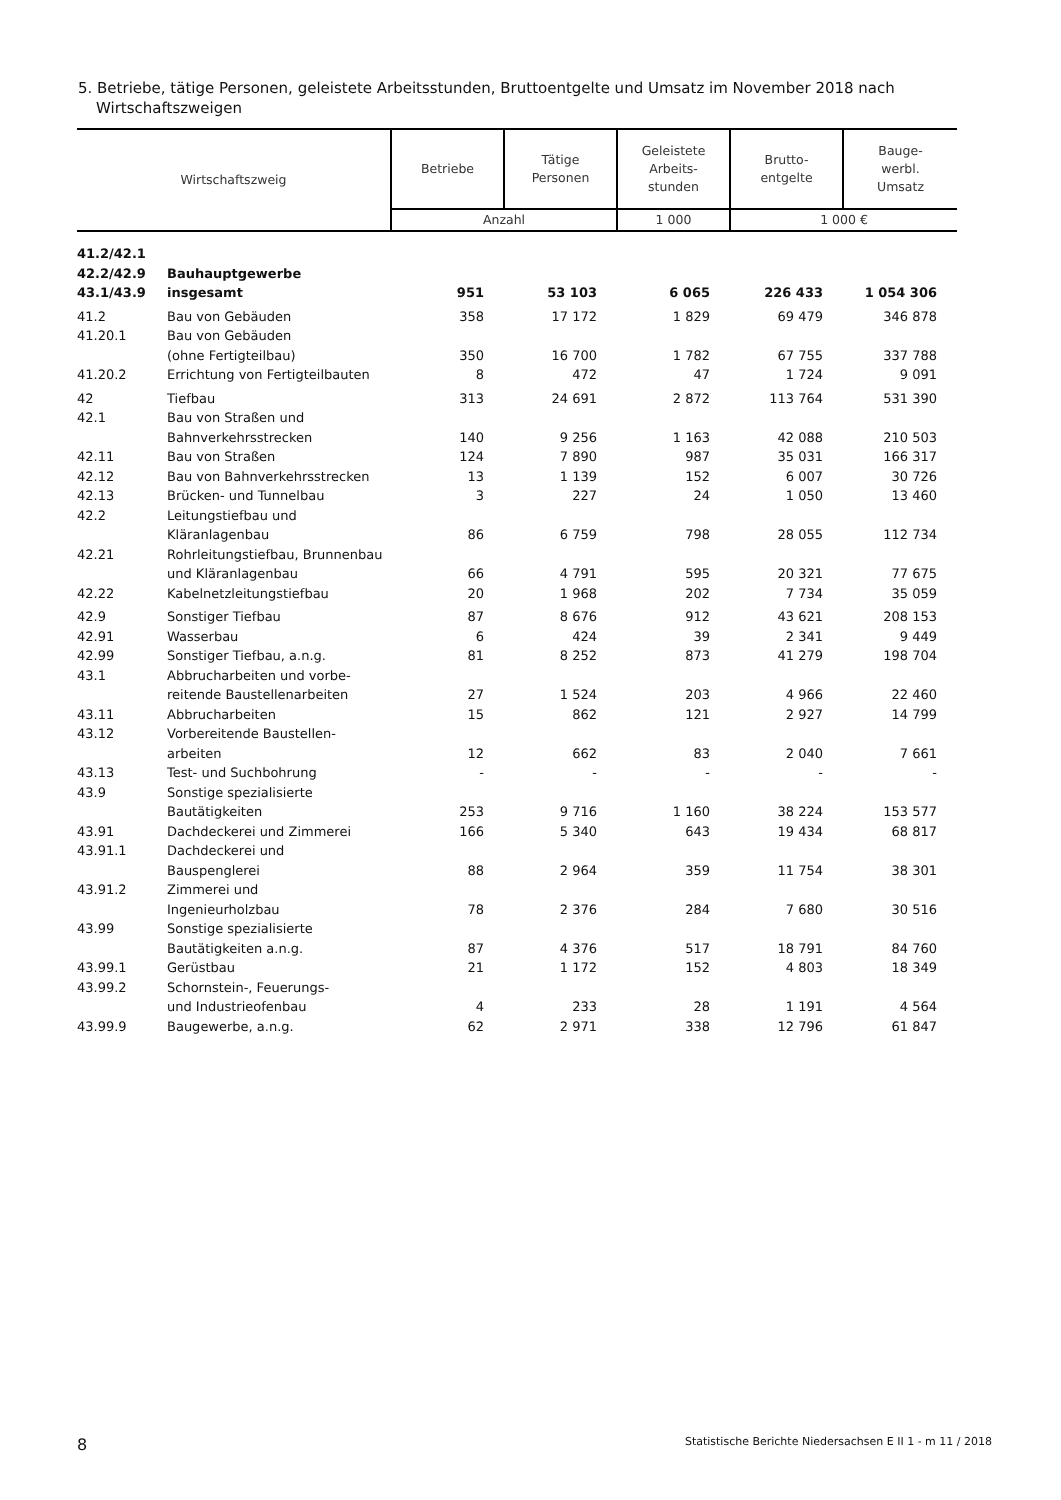5. Betriebe, tätige Personen, geleistete Arbeitsstunden, Bruttoentgelte und Umsatz im November 2018 nach Wirtschaftszweigen
| Wirtschaftszweig | | Betriebe | Tätige Personen | Geleistete Arbeits- stunden | Brutto- entgelte | Bauge- werbl. Umsatz |
| --- | --- | --- | --- | --- | --- | --- |
| | | Anzahl | | 1 000 | 1 000 € | |
| 41.2/42.1 42.2/42.9 43.1/43.9 | Bauhauptgewerbe insgesamt | 951 | 53 103 | 6 065 | 226 433 | 1 054 306 |
| 41.2 | Bau von Gebäuden | 358 | 17 172 | 1 829 | 69 479 | 346 878 |
| 41.20.1 | Bau von Gebäuden (ohne Fertigteilbau) | 350 | 16 700 | 1 782 | 67 755 | 337 788 |
| 41.20.2 | Errichtung von Fertigteilbauten | 8 | 472 | 47 | 1 724 | 9 091 |
| 42 | Tiefbau | 313 | 24 691 | 2 872 | 113 764 | 531 390 |
| 42.1 | Bau von Straßen und Bahnverkehrsstrecken | 140 | 9 256 | 1 163 | 42 088 | 210 503 |
| 42.11 | Bau von Straßen | 124 | 7 890 | 987 | 35 031 | 166 317 |
| 42.12 | Bau von Bahnverkehrsstrecken | 13 | 1 139 | 152 | 6 007 | 30 726 |
| 42.13 | Brücken- und Tunnelbau | 3 | 227 | 24 | 1 050 | 13 460 |
| 42.2 | Leitungstiefbau und Kläranlagenbau | 86 | 6 759 | 798 | 28 055 | 112 734 |
| 42.21 | Rohrleitungstiefbau, Brunnenbau und Kläranlagenbau | 66 | 4 791 | 595 | 20 321 | 77 675 |
| 42.22 | Kabelnetzleitungstiefbau | 20 | 1 968 | 202 | 7 734 | 35 059 |
| 42.9 | Sonstiger Tiefbau | 87 | 8 676 | 912 | 43 621 | 208 153 |
| 42.91 | Wasserbau | 6 | 424 | 39 | 2 341 | 9 449 |
| 42.99 | Sonstiger Tiefbau, a.n.g. | 81 | 8 252 | 873 | 41 279 | 198 704 |
| 43.1 | Abbrucharbeiten und vorbe- reitende Baustellenarbeiten | 27 | 1 524 | 203 | 4 966 | 22 460 |
| 43.11 | Abbrucharbeiten | 15 | 862 | 121 | 2 927 | 14 799 |
| 43.12 | Vorbereitende Baustellen- arbeiten | 12 | 662 | 83 | 2 040 | 7 661 |
| 43.13 | Test- und Suchbohrung | - | - | - | - | - |
| 43.9 | Sonstige spezialisierte Bautätigkeiten | 253 | 9 716 | 1 160 | 38 224 | 153 577 |
| 43.91 | Dachdeckerei und Zimmerei | 166 | 5 340 | 643 | 19 434 | 68 817 |
| 43.91.1 | Dachdeckerei und Bauspenglerei | 88 | 2 964 | 359 | 11 754 | 38 301 |
| 43.91.2 | Zimmerei und Ingenieurholzbau | 78 | 2 376 | 284 | 7 680 | 30 516 |
| 43.99 | Sonstige spezialisierte Bautätigkeiten a.n.g. | 87 | 4 376 | 517 | 18 791 | 84 760 |
| 43.99.1 | Gerüstbau | 21 | 1 172 | 152 | 4 803 | 18 349 |
| 43.99.2 | Schornstein-, Feuerungs- und Industrieofenbau | 4 | 233 | 28 | 1 191 | 4 564 |
| 43.99.9 | Baugewerbe, a.n.g. | 62 | 2 971 | 338 | 12 796 | 61 847 |
8 Statistische Berichte Niedersachsen E II 1 - m 11 / 2018